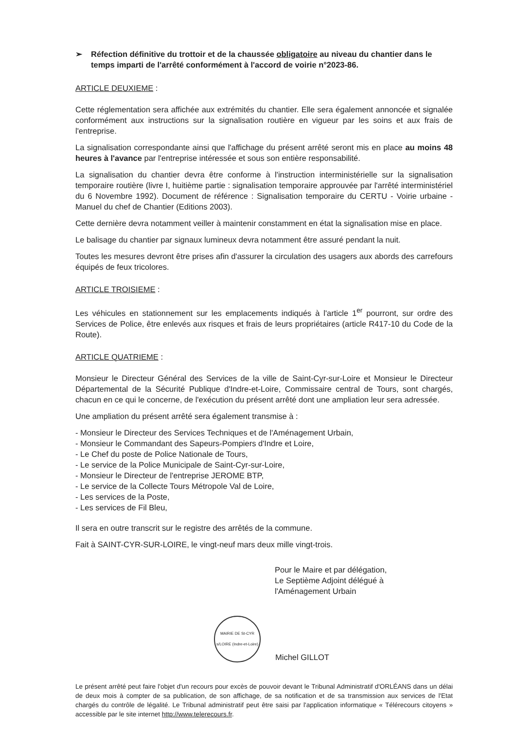➢ Réfection définitive du trottoir et de la chaussée obligatoire au niveau du chantier dans le temps imparti de l'arrêté conformément à l'accord de voirie n°2023-86.
ARTICLE DEUXIEME :
Cette réglementation sera affichée aux extrémités du chantier. Elle sera également annoncée et signalée conformément aux instructions sur la signalisation routière en vigueur par les soins et aux frais de l'entreprise.
La signalisation correspondante ainsi que l'affichage du présent arrêté seront mis en place au moins 48 heures à l'avance par l'entreprise intéressée et sous son entière responsabilité.
La signalisation du chantier devra être conforme à l'instruction interministérielle sur la signalisation temporaire routière (livre I, huitième partie : signalisation temporaire approuvée par l'arrêté interministériel du 6 Novembre 1992). Document de référence : Signalisation temporaire du CERTU - Voirie urbaine - Manuel du chef de Chantier (Editions 2003).
Cette dernière devra notamment veiller à maintenir constamment en état la signalisation mise en place.
Le balisage du chantier par signaux lumineux devra notamment être assuré pendant la nuit.
Toutes les mesures devront être prises afin d'assurer la circulation des usagers aux abords des carrefours équipés de feux tricolores.
ARTICLE TROISIEME :
Les véhicules en stationnement sur les emplacements indiqués à l'article 1<sup>er</sup> pourront, sur ordre des Services de Police, être enlevés aux risques et frais de leurs propriétaires (article R417-10 du Code de la Route).
ARTICLE QUATRIEME :
Monsieur le Directeur Général des Services de la ville de Saint-Cyr-sur-Loire et Monsieur le Directeur Départemental de la Sécurité Publique d'Indre-et-Loire, Commissaire central de Tours, sont chargés, chacun en ce qui le concerne, de l'exécution du présent arrêté dont une ampliation leur sera adressée.
Une ampliation du présent arrêté sera également transmise à :
- Monsieur le Directeur des Services Techniques et de l'Aménagement Urbain,
- Monsieur le Commandant des Sapeurs-Pompiers d'Indre et Loire,
- Le Chef du poste de Police Nationale de Tours,
- Le service de la Police Municipale de Saint-Cyr-sur-Loire,
- Monsieur le Directeur de l'entreprise JEROME BTP,
- Le service de la Collecte Tours Métropole Val de Loire,
- Les services de la Poste,
- Les services de Fil Bleu,
Il sera en outre transcrit sur le registre des arrêtés de la commune.
Fait à SAINT-CYR-SUR-LOIRE, le vingt-neuf mars deux mille vingt-trois.
Pour le Maire et par délégation,
Le Septième Adjoint délégué à
l'Aménagement Urbain
MAIRIE DE St-CYR s/LOIRE (Indre-et-Loire)
Michel GILLOT
Le présent arrêté peut faire l'objet d'un recours pour excès de pouvoir devant le Tribunal Administratif d'ORLÉANS dans un délai de deux mois à compter de sa publication, de son affichage, de sa notification et de sa transmission aux services de l'Etat chargés du contrôle de légalité. Le Tribunal administratif peut être saisi par l'application informatique « Télérecours citoyens » accessible par le site internet http://www.telerecours.fr.